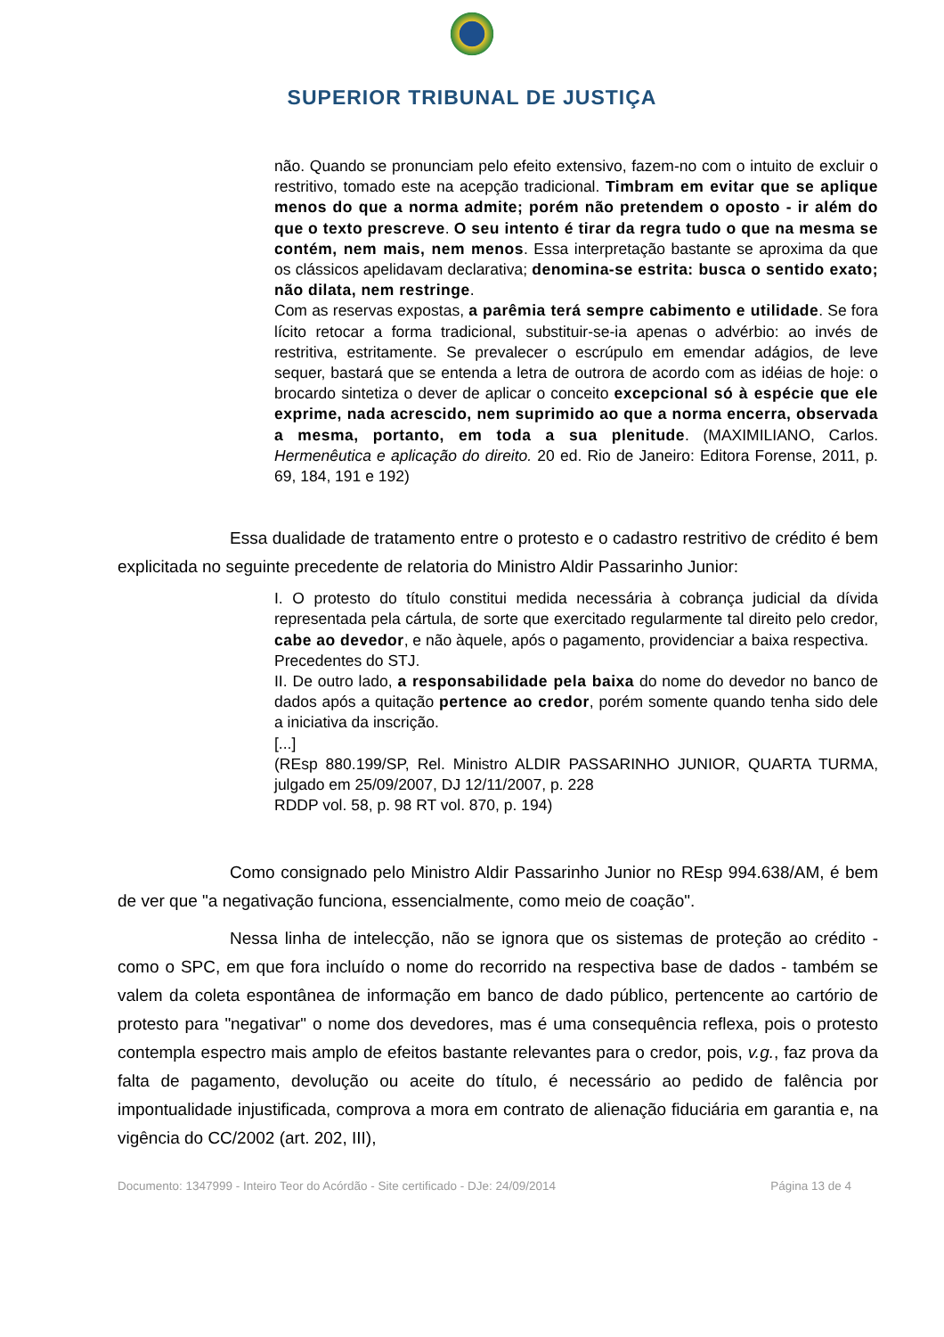SUPERIOR TRIBUNAL DE JUSTIÇA
não. Quando se pronunciam pelo efeito extensivo, fazem-no com o intuito de excluir o restritivo, tomado este na acepção tradicional. Timbram em evitar que se aplique menos do que a norma admite; porém não pretendem o oposto - ir além do que o texto prescreve. O seu intento é tirar da regra tudo o que na mesma se contém, nem mais, nem menos. Essa interpretação bastante se aproxima da que os clássicos apelidavam declarativa; denomina-se estrita: busca o sentido exato; não dilata, nem restringe.
Com as reservas expostas, a parêmia terá sempre cabimento e utilidade. Se fora lícito retocar a forma tradicional, substituir-se-ia apenas o advérbio: ao invés de restritiva, estritamente. Se prevalecer o escrúpulo em emendar adágios, de leve sequer, bastará que se entenda a letra de outrora de acordo com as idéias de hoje: o brocardo sintetiza o dever de aplicar o conceito excepcional só à espécie que ele exprime, nada acrescido, nem suprimido ao que a norma encerra, observada a mesma, portanto, em toda a sua plenitude. (MAXIMILIANO, Carlos. Hermenêutica e aplicação do direito. 20 ed. Rio de Janeiro: Editora Forense, 2011, p. 69, 184, 191 e 192)
Essa dualidade de tratamento entre o protesto e o cadastro restritivo de crédito é bem explicitada no seguinte precedente de relatoria do Ministro Aldir Passarinho Junior:
I. O protesto do título constitui medida necessária à cobrança judicial da dívida representada pela cártula, de sorte que exercitado regularmente tal direito pelo credor, cabe ao devedor, e não àquele, após o pagamento, providenciar a baixa respectiva.
Precedentes do STJ.
II. De outro lado, a responsabilidade pela baixa do nome do devedor no banco de dados após a quitação pertence ao credor, porém somente quando tenha sido dele a iniciativa da inscrição.
[...]
(REsp 880.199/SP, Rel. Ministro ALDIR PASSARINHO JUNIOR, QUARTA TURMA, julgado em 25/09/2007, DJ 12/11/2007, p. 228
RDDP vol. 58, p. 98 RT vol. 870, p. 194)
Como consignado pelo Ministro Aldir Passarinho Junior no REsp 994.638/AM, é bem de ver que "a negativação funciona, essencialmente, como meio de coação".
Nessa linha de intelecção, não se ignora que os sistemas de proteção ao crédito - como o SPC, em que fora incluído o nome do recorrido na respectiva base de dados - também se valem da coleta espontânea de informação em banco de dado público, pertencente ao cartório de protesto para "negativar" o nome dos devedores, mas é uma consequência reflexa, pois o protesto contempla espectro mais amplo de efeitos bastante relevantes para o credor, pois, v.g., faz prova da falta de pagamento, devolução ou aceite do título, é necessário ao pedido de falência por impontualidade injustificada, comprova a mora em contrato de alienação fiduciária em garantia e, na vigência do CC/2002 (art. 202, III),
Documento: 1347999 - Inteiro Teor do Acórdão - Site certificado - DJe: 24/09/2014 Página 13 de 4